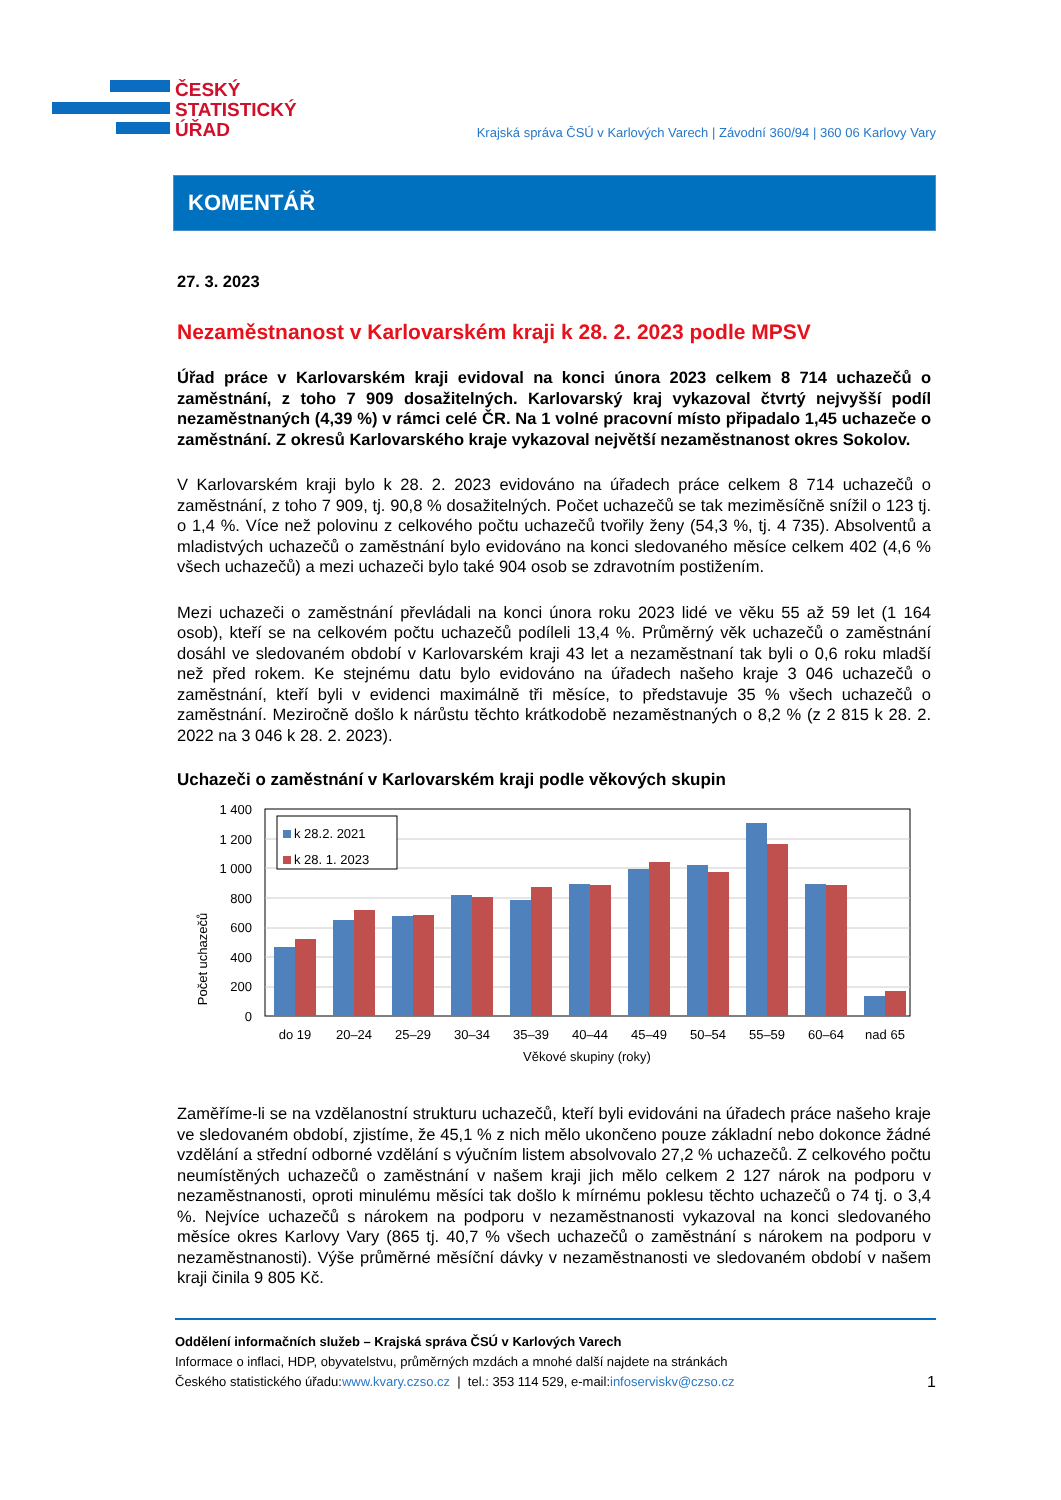ČESKÝ
STATISTICKÝ
ÚŘAD
Krajská správa ČSÚ v Karlových Varech | Závodní 360/94 | 360 06 Karlovy Vary
KOMENTÁŘ
27. 3. 2023
Nezaměstnanost v Karlovarském kraji k 28. 2. 2023 podle MPSV
Úřad práce v Karlovarském kraji evidoval na konci února 2023 celkem 8 714 uchazečů o zaměstnání, z toho 7 909 dosažitelných. Karlovarský kraj vykazoval čtvrtý nejvyšší podíl nezaměstnaných (4,39 %) v rámci celé ČR. Na 1 volné pracovní místo připadalo 1,45 uchazeče o zaměstnání. Z okresů Karlovarského kraje vykazoval největší nezaměstnanost okres Sokolov.
V Karlovarském kraji bylo k 28. 2. 2023 evidováno na úřadech práce celkem 8 714 uchazečů o zaměstnání, z toho 7 909, tj. 90,8 % dosažitelných. Počet uchazečů se tak meziměsíčně snížil o 123 tj. o 1,4 %. Více než polovinu z celkového počtu uchazečů tvořily ženy (54,3 %, tj. 4 735). Absolventů a mladistvých uchazečů o zaměstnání bylo evidováno na konci sledovaného měsíce celkem 402 (4,6 % všech uchazečů) a mezi uchazeči bylo také 904 osob se zdravotním postižením.
Mezi uchazeči o zaměstnání převládali na konci února roku 2023 lidé ve věku 55 až 59 let (1 164 osob), kteří se na celkovém počtu uchazečů podíleli 13,4 %. Průměrný věk uchazečů o zaměstnání dosáhl ve sledovaném období v Karlovarském kraji 43 let a nezaměstnaní tak byli o 0,6 roku mladší než před rokem. Ke stejnému datu bylo evidováno na úřadech našeho kraje 3 046 uchazečů o zaměstnání, kteří byli v evidenci maximálně tři měsíce, to představuje 35 % všech uchazečů o zaměstnání. Meziročně došlo k nárůstu těchto krátkodobě nezaměstnaných o 8,2 % (z 2 815 k 28. 2. 2022 na 3 046 k 28. 2. 2023).
Uchazeči o zaměstnání v Karlovarském kraji podle věkových skupin
Počet uchazečů
1 400
1 200
1 000
800
600
400
200
0
k 28.2. 2021
k 28. 1. 2023
do 19
20–24
25–29
30–34
35–39
40–44
45–49
50–54
55–59
60–64
nad 65
Věkové skupiny (roky)
Zaměříme-li se na vzdělanostní strukturu uchazečů, kteří byli evidováni na úřadech práce našeho kraje ve sledovaném období, zjistíme, že 45,1 % z nich mělo ukončeno pouze základní nebo dokonce žádné vzdělání a střední odborné vzdělání s výučním listem absolvovalo 27,2 % uchazečů. Z celkového počtu neumístěných uchazečů o zaměstnání v našem kraji jich mělo celkem 2 127 nárok na podporu v nezaměstnanosti, oproti minulému měsíci tak došlo k mírnému poklesu těchto uchazečů o 74 tj. o 3,4 %. Nejvíce uchazečů s nárokem na podporu v nezaměstnanosti vykazoval na konci sledovaného měsíce okres Karlovy Vary (865 tj. 40,7 % všech uchazečů o zaměstnání s nárokem na podporu v nezaměstnanosti). Výše průměrné měsíční dávky v nezaměstnanosti ve sledovaném období v našem kraji činila 9 805 Kč.
Oddělení informačních služeb – Krajská správa ČSÚ v Karlových Varech
Informace o inflaci, HDP, obyvatelstvu, průměrných mzdách a mnohé další najdete na stránkách
Českého statistického úřadu: www.kvary.czso.cz | tel.: 353 114 529, e-mail: infoserviskv@czso.cz 1